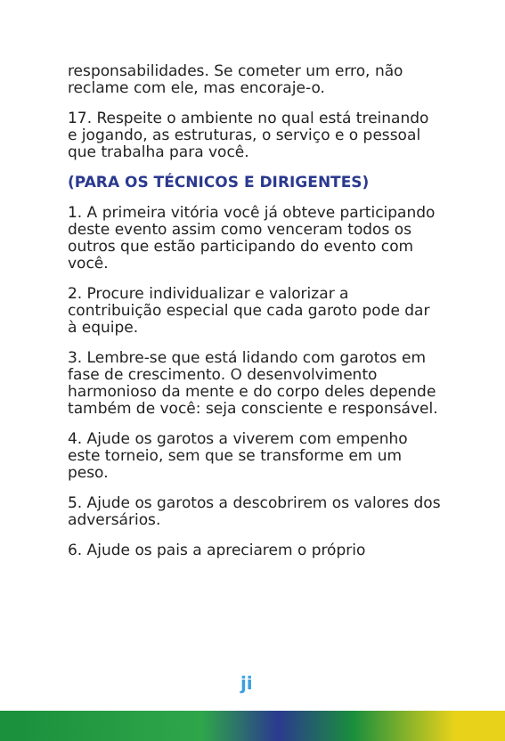responsabilidades. Se cometer um erro, não reclame com ele, mas encoraje-o.
17. Respeite o ambiente no qual está treinando e jogando, as estruturas, o serviço e o pessoal que trabalha para você.
(PARA OS TÉCNICOS E DIRIGENTES)
1. A primeira vitória você já obteve participando deste evento assim como venceram todos os outros que estão participando do evento com você.
2. Procure individualizar e valorizar a contribuição especial que cada garoto pode dar à equipe.
3. Lembre-se que está lidando com garotos em fase de crescimento. O desenvolvimento harmonioso da mente e do corpo deles depende também de você: seja consciente e responsável.
4. Ajude os garotos a viverem com empenho este torneio, sem que se transforme em um peso.
5. Ajude os garotos a descobrirem os valores dos adversários.
6. Ajude os pais a apreciarem o próprio
ji